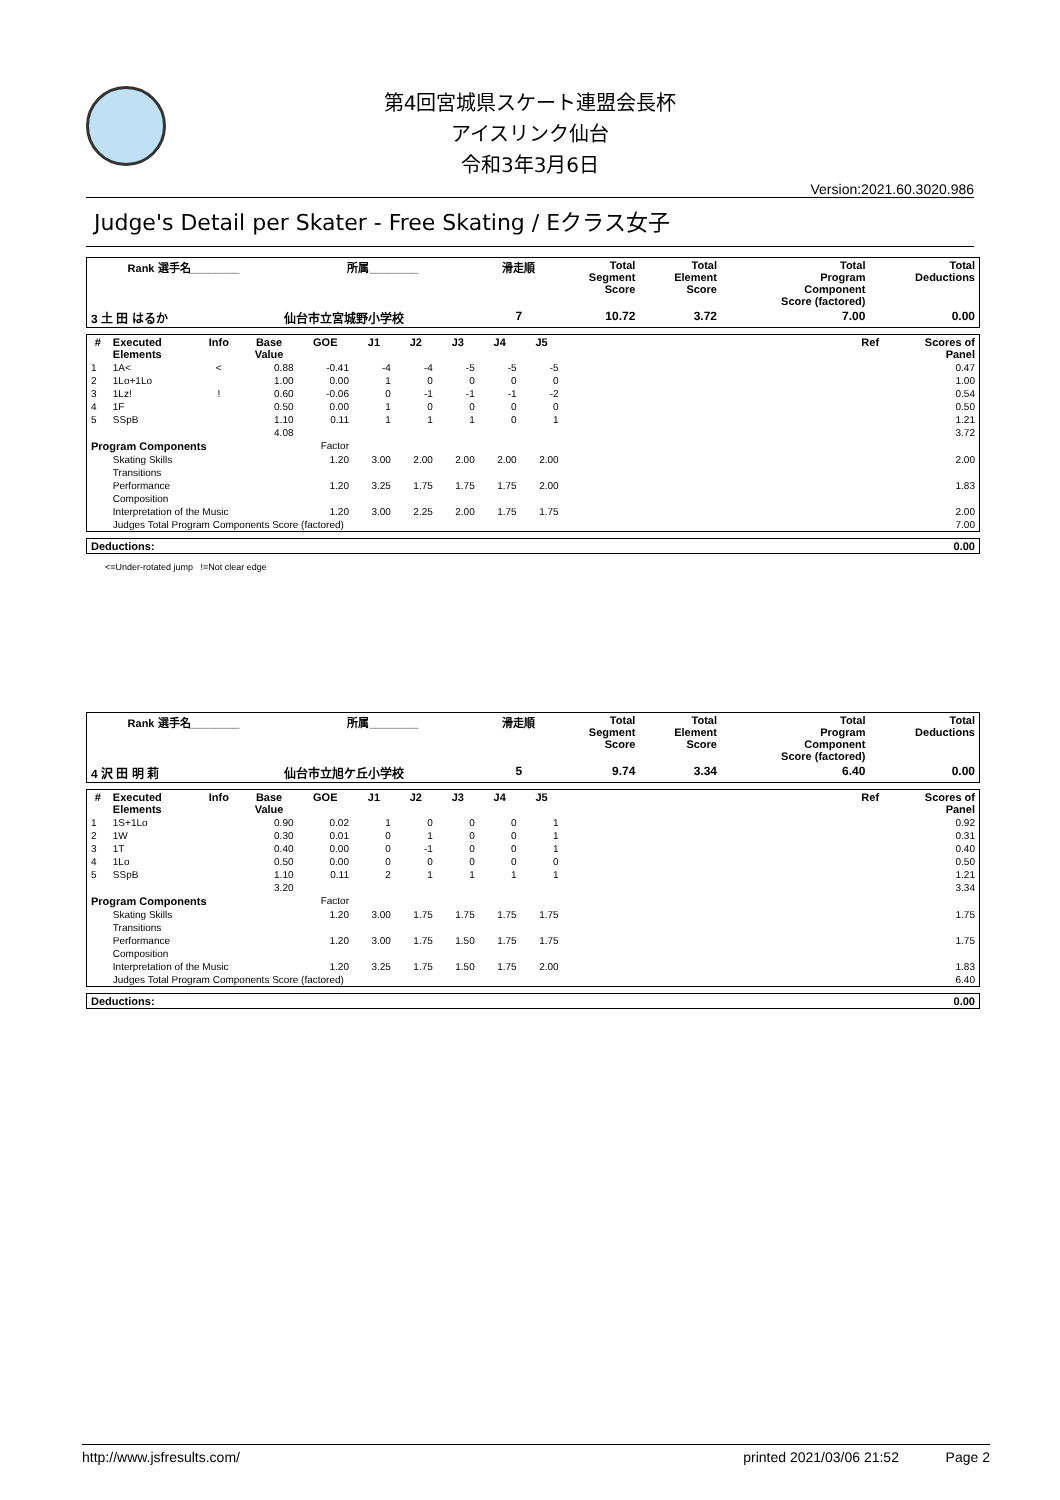第4回宮城県スケート連盟会長杯
アイスリンク仙台
令和3年3月6日
Version:2021.60.3020.986
Judge's Detail per Skater - Free Skating / Eクラス女子
| Rank 選手名________ | 所属________ | 滑走順 | Total Segment Score | Total Element Score | Total Program Component Score (factored) | Total Deductions |
| --- | --- | --- | --- | --- | --- | --- |
| 3 土 田 はるか | 仙台市立宮城野小学校 | 7 | 10.72 | 3.72 | 7.00 | 0.00 |
| # | Executed Elements | Info | Base Value | GOE | J1 | J2 | J3 | J4 | J5 | | Ref | Scores of Panel |
| --- | --- | --- | --- | --- | --- | --- | --- | --- | --- | --- | --- | --- |
| 1 | 1A< | < | 0.88 | -0.41 | -4 | -4 | -5 | -5 | -5 | | | 0.47 |
| 2 | 1Lo+1Lo | | 1.00 | 0.00 | 1 | 0 | 0 | 0 | 0 | | | 1.00 |
| 3 | 1Lz! | ! | 0.60 | -0.06 | 0 | -1 | -1 | -1 | -2 | | | 0.54 |
| 4 | 1F | | 0.50 | 0.00 | 1 | 0 | 0 | 0 | 0 | | | 0.50 |
| 5 | SSpB | | 1.10 | 0.11 | 1 | 1 | 1 | 0 | 1 | | | 1.21 |
| | | | 4.08 | | | | | | | | | 3.72 |
| Program Components | | | | Factor | | | | | | | | |
| | Skating Skills | | | 1.20 | 3.00 | 2.00 | 2.00 | 2.00 | 2.00 | | | 2.00 |
| | Transitions | | | | | | | | | | | |
| | Performance | | | 1.20 | 3.25 | 1.75 | 1.75 | 1.75 | 2.00 | | | 1.83 |
| | Composition | | | | | | | | | | | |
| | Interpretation of the Music | | | 1.20 | 3.00 | 2.25 | 2.00 | 1.75 | 1.75 | | | 2.00 |
| | Judges Total Program Components Score (factored) | | | | | | | | | | | 7.00 |
| Deductions: | 0.00 |
| --- | --- |
<=Under-rotated jump !=Not clear edge
| Rank 選手名________ | 所属________ | 滑走順 | Total Segment Score | Total Element Score | Total Program Component Score (factored) | Total Deductions |
| --- | --- | --- | --- | --- | --- | --- |
| 4 沢 田 明 莉 | 仙台市立旭ケ丘小学校 | 5 | 9.74 | 3.34 | 6.40 | 0.00 |
| # | Executed Elements | Info | Base Value | GOE | J1 | J2 | J3 | J4 | J5 | | Ref | Scores of Panel |
| --- | --- | --- | --- | --- | --- | --- | --- | --- | --- | --- | --- | --- |
| 1 | 1S+1Lo | | 0.90 | 0.02 | 1 | 0 | 0 | 0 | 1 | | | 0.92 |
| 2 | 1W | | 0.30 | 0.01 | 0 | 1 | 0 | 0 | 1 | | | 0.31 |
| 3 | 1T | | 0.40 | 0.00 | 0 | -1 | 0 | 0 | 1 | | | 0.40 |
| 4 | 1Lo | | 0.50 | 0.00 | 0 | 0 | 0 | 0 | 0 | | | 0.50 |
| 5 | SSpB | | 1.10 | 0.11 | 2 | 1 | 1 | 1 | 1 | | | 1.21 |
| | | | 3.20 | | | | | | | | | 3.34 |
| Program Components | | | | Factor | | | | | | | | |
| | Skating Skills | | | 1.20 | 3.00 | 1.75 | 1.75 | 1.75 | 1.75 | | | 1.75 |
| | Transitions | | | | | | | | | | | |
| | Performance | | | 1.20 | 3.00 | 1.75 | 1.50 | 1.75 | 1.75 | | | 1.75 |
| | Composition | | | | | | | | | | | |
| | Interpretation of the Music | | | 1.20 | 3.25 | 1.75 | 1.50 | 1.75 | 2.00 | | | 1.83 |
| | Judges Total Program Components Score (factored) | | | | | | | | | | | 6.40 |
| Deductions: | 0.00 |
| --- | --- |
http://www.jsfresults.com/ printed 2021/03/06 21:52 Page 2